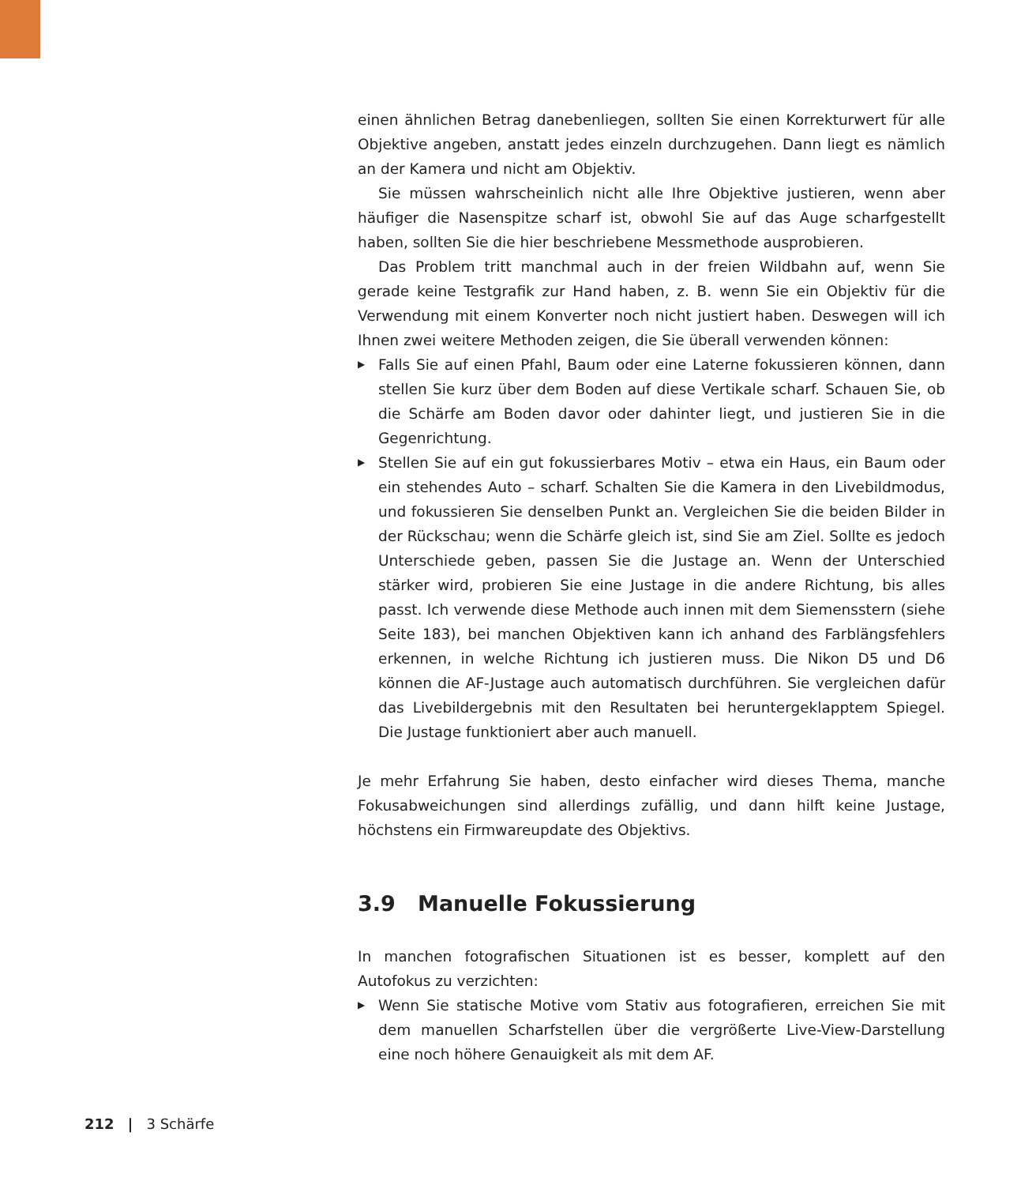einen ähnlichen Betrag danebenliegen, sollten Sie einen Korrekturwert für alle Objektive angeben, anstatt jedes einzeln durchzugehen. Dann liegt es nämlich an der Kamera und nicht am Objektiv.
Sie müssen wahrscheinlich nicht alle Ihre Objektive justieren, wenn aber häufiger die Nasenspitze scharf ist, obwohl Sie auf das Auge scharfgestellt haben, sollten Sie die hier beschriebene Messmethode ausprobieren.
Das Problem tritt manchmal auch in der freien Wildbahn auf, wenn Sie gerade keine Testgrafik zur Hand haben, z. B. wenn Sie ein Objektiv für die Verwendung mit einem Konverter noch nicht justiert haben. Deswegen will ich Ihnen zwei weitere Methoden zeigen, die Sie überall verwenden können:
▶ Falls Sie auf einen Pfahl, Baum oder eine Laterne fokussieren können, dann stellen Sie kurz über dem Boden auf diese Vertikale scharf. Schauen Sie, ob die Schärfe am Boden davor oder dahinter liegt, und justieren Sie in die Gegenrichtung.
▶ Stellen Sie auf ein gut fokussierbares Motiv – etwa ein Haus, ein Baum oder ein stehendes Auto – scharf. Schalten Sie die Kamera in den Livebildmodus, und fokussieren Sie denselben Punkt an. Vergleichen Sie die beiden Bilder in der Rückschau; wenn die Schärfe gleich ist, sind Sie am Ziel. Sollte es jedoch Unterschiede geben, passen Sie die Justage an. Wenn der Unterschied stärker wird, probieren Sie eine Justage in die andere Richtung, bis alles passt. Ich verwende diese Methode auch innen mit dem Siemensstern (siehe Seite 183), bei manchen Objektiven kann ich anhand des Farblängsfehlers erkennen, in welche Richtung ich justieren muss. Die Nikon D5 und D6 können die AF-Justage auch automatisch durchführen. Sie vergleichen dafür das Livebildergebnis mit den Resultaten bei heruntergeklapptem Spiegel. Die Justage funktioniert aber auch manuell.
Je mehr Erfahrung Sie haben, desto einfacher wird dieses Thema, manche Fokusabweichungen sind allerdings zufällig, und dann hilft keine Justage, höchstens ein Firmwareupdate des Objektivs.
3.9 Manuelle Fokussierung
In manchen fotografischen Situationen ist es besser, komplett auf den Autofokus zu verzichten:
▶ Wenn Sie statische Motive vom Stativ aus fotografieren, erreichen Sie mit dem manuellen Scharfstellen über die vergrößerte Live-View-Darstellung eine noch höhere Genauigkeit als mit dem AF.
212 | 3 Schärfe